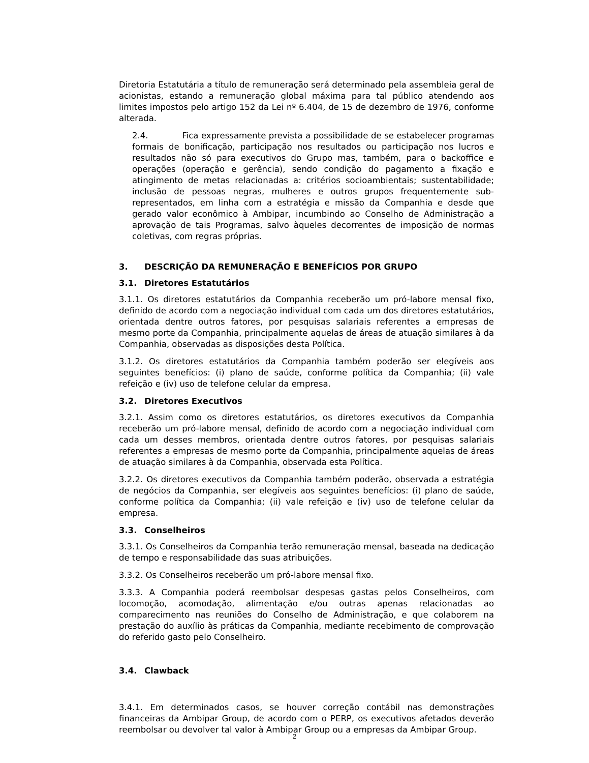Diretoria Estatutária a título de remuneração será determinado pela assembleia geral de acionistas, estando a remuneração global máxima para tal público atendendo aos limites impostos pelo artigo 152 da Lei nº 6.404, de 15 de dezembro de 1976, conforme alterada.
2.4. Fica expressamente prevista a possibilidade de se estabelecer programas formais de bonificação, participação nos resultados ou participação nos lucros e resultados não só para executivos do Grupo mas, também, para o backoffice e operações (operação e gerência), sendo condição do pagamento a fixação e atingimento de metas relacionadas a: critérios socioambientais; sustentabilidade; inclusão de pessoas negras, mulheres e outros grupos frequentemente sub-representados, em linha com a estratégia e missão da Companhia e desde que gerado valor econômico à Ambipar, incumbindo ao Conselho de Administração a aprovação de tais Programas, salvo àqueles decorrentes de imposição de normas coletivas, com regras próprias.
3. DESCRIÇÃO DA REMUNERAÇÃO E BENEFÍCIOS POR GRUPO
3.1. Diretores Estatutários
3.1.1. Os diretores estatutários da Companhia receberão um pró-labore mensal fixo, definido de acordo com a negociação individual com cada um dos diretores estatutários, orientada dentre outros fatores, por pesquisas salariais referentes a empresas de mesmo porte da Companhia, principalmente aquelas de áreas de atuação similares à da Companhia, observadas as disposições desta Política.
3.1.2. Os diretores estatutários da Companhia também poderão ser elegíveis aos seguintes benefícios: (i) plano de saúde, conforme política da Companhia; (ii) vale refeição e (iv) uso de telefone celular da empresa.
3.2. Diretores Executivos
3.2.1. Assim como os diretores estatutários, os diretores executivos da Companhia receberão um pró-labore mensal, definido de acordo com a negociação individual com cada um desses membros, orientada dentre outros fatores, por pesquisas salariais referentes a empresas de mesmo porte da Companhia, principalmente aquelas de áreas de atuação similares à da Companhia, observada esta Política.
3.2.2. Os diretores executivos da Companhia também poderão, observada a estratégia de negócios da Companhia, ser elegíveis aos seguintes benefícios: (i) plano de saúde, conforme política da Companhia; (ii) vale refeição e (iv) uso de telefone celular da empresa.
3.3. Conselheiros
3.3.1. Os Conselheiros da Companhia terão remuneração mensal, baseada na dedicação de tempo e responsabilidade das suas atribuições.
3.3.2. Os Conselheiros receberão um pró-labore mensal fixo.
3.3.3. A Companhia poderá reembolsar despesas gastas pelos Conselheiros, com locomoção, acomodação, alimentação e/ou outras apenas relacionadas ao comparecimento nas reuniões do Conselho de Administração, e que colaborem na prestação do auxílio às práticas da Companhia, mediante recebimento de comprovação do referido gasto pelo Conselheiro.
3.4. Clawback
3.4.1. Em determinados casos, se houver correção contábil nas demonstrações financeiras da Ambipar Group, de acordo com o PERP, os executivos afetados deverão reembolsar ou devolver tal valor à Ambipar Group ou a empresas da Ambipar Group.
2